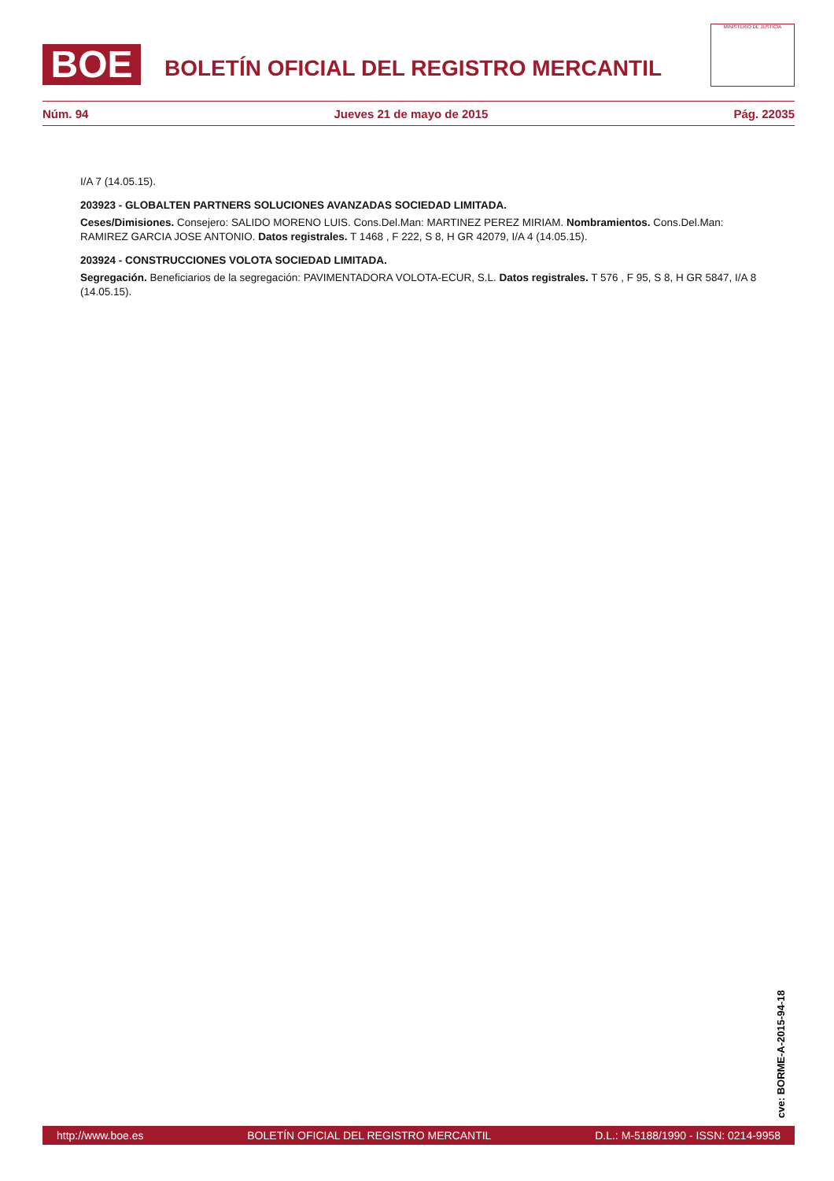BOE
BOLETÍN OFICIAL DEL REGISTRO MERCANTIL
MINISTERIO DE JUSTICIA
Núm. 94 Jueves 21 de mayo de 2015 Pág. 22035
I/A 7 (14.05.15).
203923 - GLOBALTEN PARTNERS SOLUCIONES AVANZADAS SOCIEDAD LIMITADA.
Ceses/Dimisiones. Consejero: SALIDO MORENO LUIS. Cons.Del.Man: MARTINEZ PEREZ MIRIAM. Nombramientos. Cons.Del.Man: RAMIREZ GARCIA JOSE ANTONIO. Datos registrales. T 1468 , F 222, S 8, H GR 42079, I/A 4 (14.05.15).
203924 - CONSTRUCCIONES VOLOTA SOCIEDAD LIMITADA.
Segregación. Beneficiarios de la segregación: PAVIMENTADORA VOLOTA-ECUR, S.L. Datos registrales. T 576 , F 95, S 8, H GR 5847, I/A 8 (14.05.15).
cve: BORME-A-2015-94-18
http://www.boe.es BOLETÍN OFICIAL DEL REGISTRO MERCANTIL D.L.: M-5188/1990 - ISSN: 0214-9958